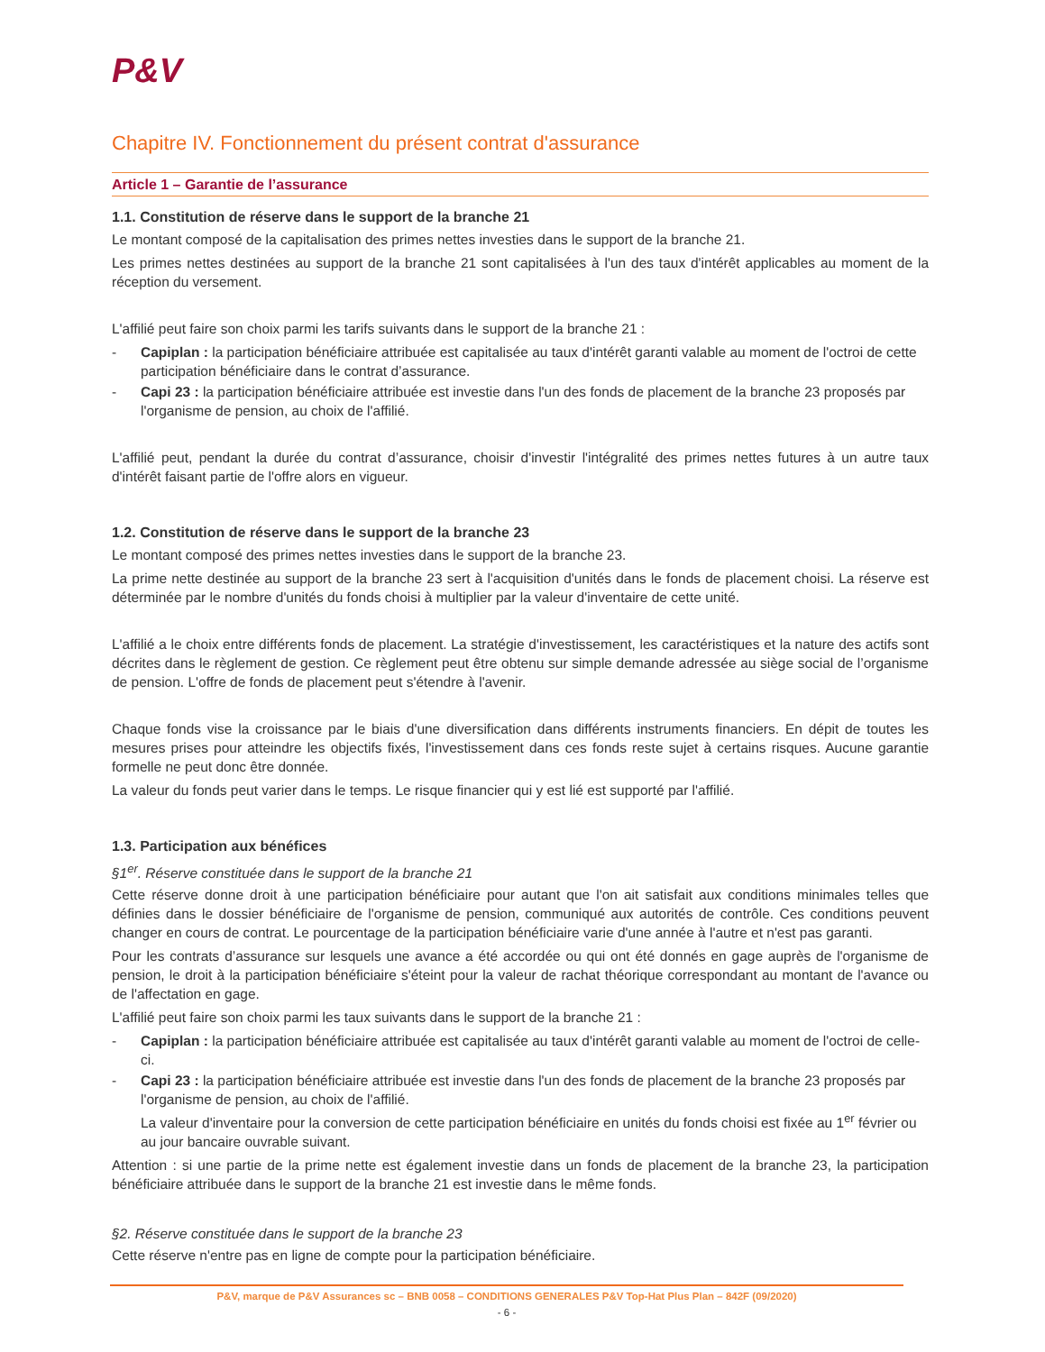P&V
Chapitre IV. Fonctionnement du présent contrat d'assurance
Article 1 – Garantie de l’assurance
1.1. Constitution de réserve dans le support de la branche 21
Le montant composé de la capitalisation des primes nettes investies dans le support de la branche 21.
Les primes nettes destinées au support de la branche 21 sont capitalisées à l'un des taux d'intérêt applicables au moment de la réception du versement.
L'affilié peut faire son choix parmi les tarifs suivants dans le support de la branche 21 :
- Capiplan : la participation bénéficiaire attribuée est capitalisée au taux d'intérêt garanti valable au moment de l'octroi de cette participation bénéficiaire dans le contrat d’assurance.
- Capi 23 : la participation bénéficiaire attribuée est investie dans l'un des fonds de placement de la branche 23 proposés par l'organisme de pension, au choix de l'affilié.
L'affilié peut, pendant la durée du contrat d’assurance, choisir d'investir l'intégralité des primes nettes futures à un autre taux d'intérêt faisant partie de l'offre alors en vigueur.
1.2. Constitution de réserve dans le support de la branche 23
Le montant composé des primes nettes investies dans le support de la branche 23.
La prime nette destinée au support de la branche 23 sert à l'acquisition d'unités dans le fonds de placement choisi. La réserve est déterminée par le nombre d'unités du fonds choisi à multiplier par la valeur d'inventaire de cette unité.
L'affilié a le choix entre différents fonds de placement. La stratégie d'investissement, les caractéristiques et la nature des actifs sont décrites dans le règlement de gestion. Ce règlement peut être obtenu sur simple demande adressée au siège social de l’organisme de pension. L'offre de fonds de placement peut s'étendre à l'avenir.
Chaque fonds vise la croissance par le biais d'une diversification dans différents instruments financiers. En dépit de toutes les mesures prises pour atteindre les objectifs fixés, l'investissement dans ces fonds reste sujet à certains risques. Aucune garantie formelle ne peut donc être donnée.
La valeur du fonds peut varier dans le temps. Le risque financier qui y est lié est supporté par l'affilié.
1.3. Participation aux bénéfices
§1<sup>er</sup>. Réserve constituée dans le support de la branche 21
Cette réserve donne droit à une participation bénéficiaire pour autant que l'on ait satisfait aux conditions minimales telles que définies dans le dossier bénéficiaire de l'organisme de pension, communiqué aux autorités de contrôle. Ces conditions peuvent changer en cours de contrat. Le pourcentage de la participation bénéficiaire varie d'une année à l'autre et n'est pas garanti.
Pour les contrats d’assurance sur lesquels une avance a été accordée ou qui ont été donnés en gage auprès de l'organisme de pension, le droit à la participation bénéficiaire s'éteint pour la valeur de rachat théorique correspondant au montant de l'avance ou de l'affectation en gage.
L'affilié peut faire son choix parmi les taux suivants dans le support de la branche 21 :
- Capiplan : la participation bénéficiaire attribuée est capitalisée au taux d'intérêt garanti valable au moment de l'octroi de celle-ci.
- Capi 23 : la participation bénéficiaire attribuée est investie dans l'un des fonds de placement de la branche 23 proposés par l'organisme de pension, au choix de l'affilié.
La valeur d'inventaire pour la conversion de cette participation bénéficiaire en unités du fonds choisi est fixée au 1<sup>er</sup> février ou au jour bancaire ouvrable suivant.
Attention : si une partie de la prime nette est également investie dans un fonds de placement de la branche 23, la participation bénéficiaire attribuée dans le support de la branche 21 est investie dans le même fonds.
§2. Réserve constituée dans le support de la branche 23
Cette réserve n'entre pas en ligne de compte pour la participation bénéficiaire.
P&V, marque de P&V Assurances sc – BNB 0058 – CONDITIONS GENERALES P&V Top-Hat Plus Plan – 842F (09/2020)
- 6 -